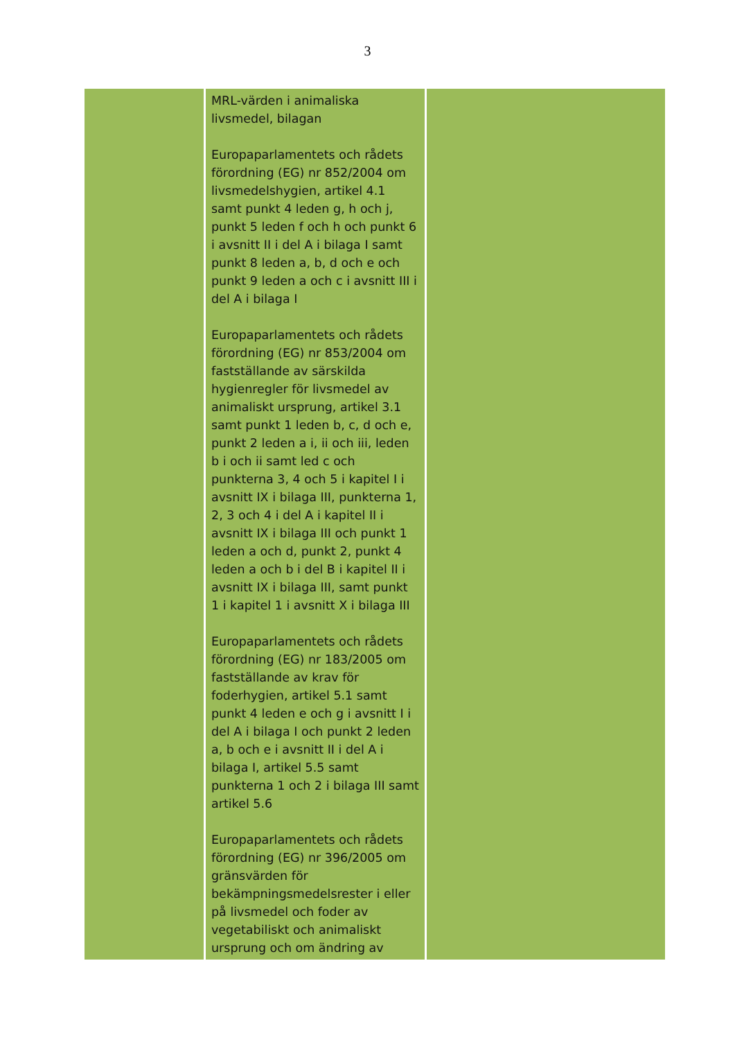3
| | MRL-värden i animaliska livsmedel, bilagan Europaparlamentets och rådets förordning (EG) nr 852/2004 om livsmedelshygien, artikel 4.1 samt punkt 4 leden g, h och j, punkt 5 leden f och h och punkt 6 i avsnitt II i del A i bilaga I samt punkt 8 leden a, b, d och e och punkt 9 leden a och c i avsnitt III i del A i bilaga I Europaparlamentets och rådets förordning (EG) nr 853/2004 om fastställande av särskilda hygienregler för livsmedel av animaliskt ursprung, artikel 3.1 samt punkt 1 leden b, c, d och e, punkt 2 leden a i, ii och iii, leden b i och ii samt led c och punkterna 3, 4 och 5 i kapitel I i avsnitt IX i bilaga III, punkterna 1, 2, 3 och 4 i del A i kapitel II i avsnitt IX i bilaga III och punkt 1 leden a och d, punkt 2, punkt 4 leden a och b i del B i kapitel II i avsnitt IX i bilaga III, samt punkt 1 i kapitel 1 i avsnitt X i bilaga III Europaparlamentets och rådets förordning (EG) nr 183/2005 om fastställande av krav för foderhygien, artikel 5.1 samt punkt 4 leden e och g i avsnitt I i del A i bilaga I och punkt 2 leden a, b och e i avsnitt II i del A i bilaga I, artikel 5.5 samt punkterna 1 och 2 i bilaga III samt artikel 5.6 Europaparlamentets och rådets förordning (EG) nr 396/2005 om gränsvärden för bekämpningsmedelsrester i eller på livsmedel och foder av vegetabiliskt och animaliskt ursprung och om ändring av | |